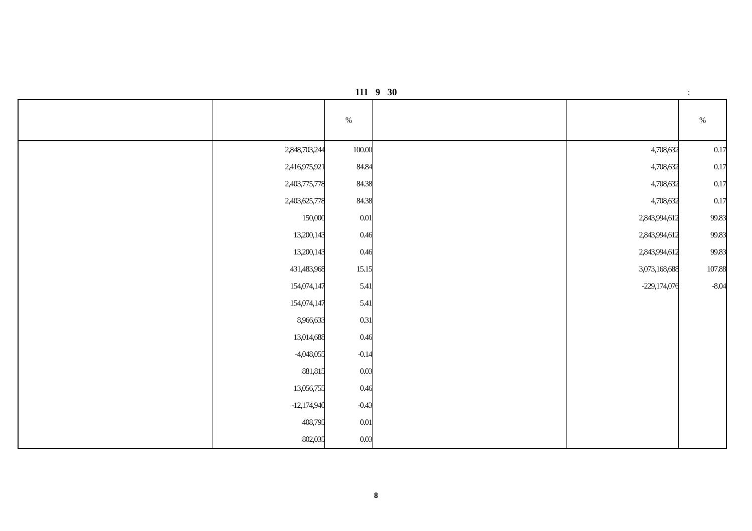111 9 30 :
| | | % | | | % |
| --- | --- | --- | --- | --- | --- |
| | 2,848,703,244 | 100.00 | | 4,708,632 | 0.17 |
| | 2,416,975,921 | 84.84 | | 4,708,632 | 0.17 |
| | 2,403,775,778 | 84.38 | | 4,708,632 | 0.17 |
| | 2,403,625,778 | 84.38 | | 4,708,632 | 0.17 |
| | 150,000 | 0.01 | | 2,843,994,612 | 99.83 |
| | 13,200,143 | 0.46 | | 2,843,994,612 | 99.83 |
| | 13,200,143 | 0.46 | | 2,843,994,612 | 99.83 |
| | 431,483,968 | 15.15 | | 3,073,168,688 | 107.88 |
| | 154,074,147 | 5.41 | | -229,174,076 | -8.04 |
| | 154,074,147 | 5.41 | | | |
| | 8,966,633 | 0.31 | | | |
| | 13,014,688 | 0.46 | | | |
| | -4,048,055 | -0.14 | | | |
| | 881,815 | 0.03 | | | |
| | 13,056,755 | 0.46 | | | |
| | -12,174,940 | -0.43 | | | |
| | 408,795 | 0.01 | | | |
| | 802,035 | 0.03 | | | |
8